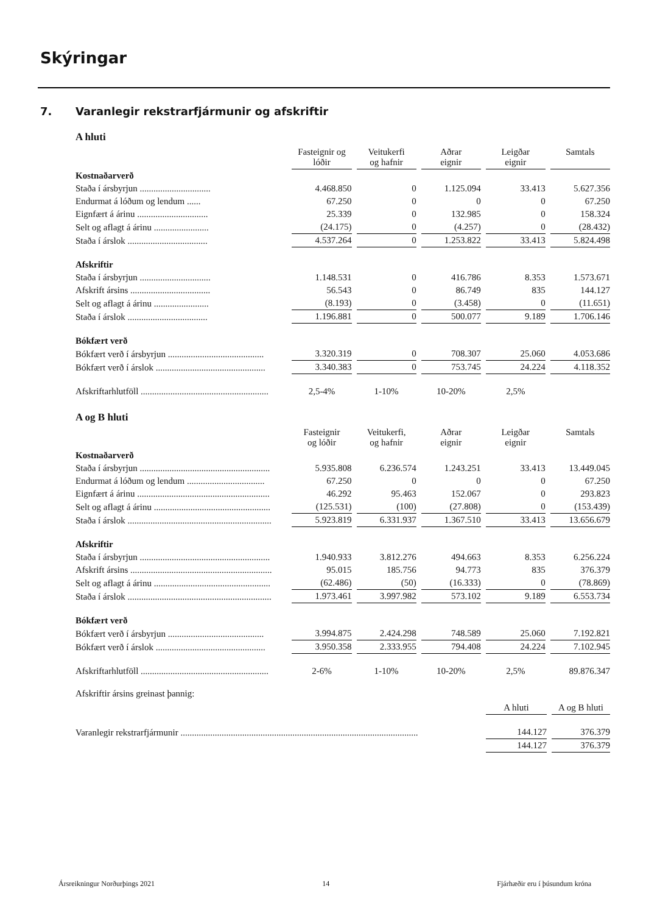Skýringar
7. Varanlegir rekstrarfjármunir og afskriftir
A hluti
| | Fasteignir og lóðir | Veitukerfi og hafnir | Aðrar eignir | Leigðar eignir | Samtals |
| Kostnaðarverð | | | | | |
| Staða í ársbyrjun ............................... | 4.468.850 | 0 | 1.125.094 | 33.413 | 5.627.356 |
| Endurmat á lóðum og lendum ...... | 67.250 | 0 | 0 | 0 | 67.250 |
| Eignfært á árinu ............................... | 25.339 | 0 | 132.985 | 0 | 158.324 |
| Selt og aflagt á árinu ........................ | (24.175) | 0 | (4.257) | 0 | (28.432) |
| Staða í árslok ................................... | 4.537.264 | 0 | 1.253.822 | 33.413 | 5.824.498 |
| Afskriftir | | | | | |
| Staða í ársbyrjun ............................... | 1.148.531 | 0 | 416.786 | 8.353 | 1.573.671 |
| Afskrift ársins ................................... | 56.543 | 0 | 86.749 | 835 | 144.127 |
| Selt og aflagt á árinu ........................ | (8.193) | 0 | (3.458) | 0 | (11.651) |
| Staða í árslok ................................... | 1.196.881 | 0 | 500.077 | 9.189 | 1.706.146 |
| Bókfært verð | | | | | |
| Bókfært verð í ársbyrjun .......................................... | 3.320.319 | 0 | 708.307 | 25.060 | 4.053.686 |
| Bókfært verð í árslok ................................................ | 3.340.383 | 0 | 753.745 | 24.224 | 4.118.352 |
| Afskriftarhlutföll ........................................................ | 2,5-4% | 1-10% | 10-20% | 2,5% | |
A og B hluti
| | Fasteignir og lóðir | Veitukerfi, og hafnir | Aðrar eignir | Leigðar eignir | Samtals |
| Kostnaðarverð | | | | | |
| Staða í ársbyrjun ......................................................... | 5.935.808 | 6.236.574 | 1.243.251 | 33.413 | 13.449.045 |
| Endurmat á lóðum og lendum .................................. | 67.250 | 0 | 0 | 0 | 67.250 |
| Eignfært á árinu .......................................................... | 46.292 | 95.463 | 152.067 | 0 | 293.823 |
| Selt og aflagt á árinu ................................................... | (125.531) | (100) | (27.808) | 0 | (153.439) |
| Staða í árslok ............................................................... | 5.923.819 | 6.331.937 | 1.367.510 | 33.413 | 13.656.679 |
| Afskriftir | | | | | |
| Staða í ársbyrjun ......................................................... | 1.940.933 | 3.812.276 | 494.663 | 8.353 | 6.256.224 |
| Afskrift ársins .............................................................. | 95.015 | 185.756 | 94.773 | 835 | 376.379 |
| Selt og aflagt á árinu ................................................... | (62.486) | (50) | (16.333) | 0 | (78.869) |
| Staða í árslok ............................................................... | 1.973.461 | 3.997.982 | 573.102 | 9.189 | 6.553.734 |
| Bókfært verð | | | | | |
| Bókfært verð í ársbyrjun .......................................... | 3.994.875 | 2.424.298 | 748.589 | 25.060 | 7.192.821 |
| Bókfært verð í árslok ................................................ | 3.950.358 | 2.333.955 | 794.408 | 24.224 | 7.102.945 |
| Afskriftarhlutföll ........................................................ | 2-6% | 1-10% | 10-20% | 2,5% | 89.876.347 |
Afskriftir ársins greinast þannig:
| | A hluti | A og B hluti |
| Varanlegir rekstrarfjármunir ........................................................................................................ | 144.127 | 376.379 |
| | 144.127 | 376.379 |
Ársreikningur Norðurþings 2021 14 Fjárhæðir eru í þúsundum króna